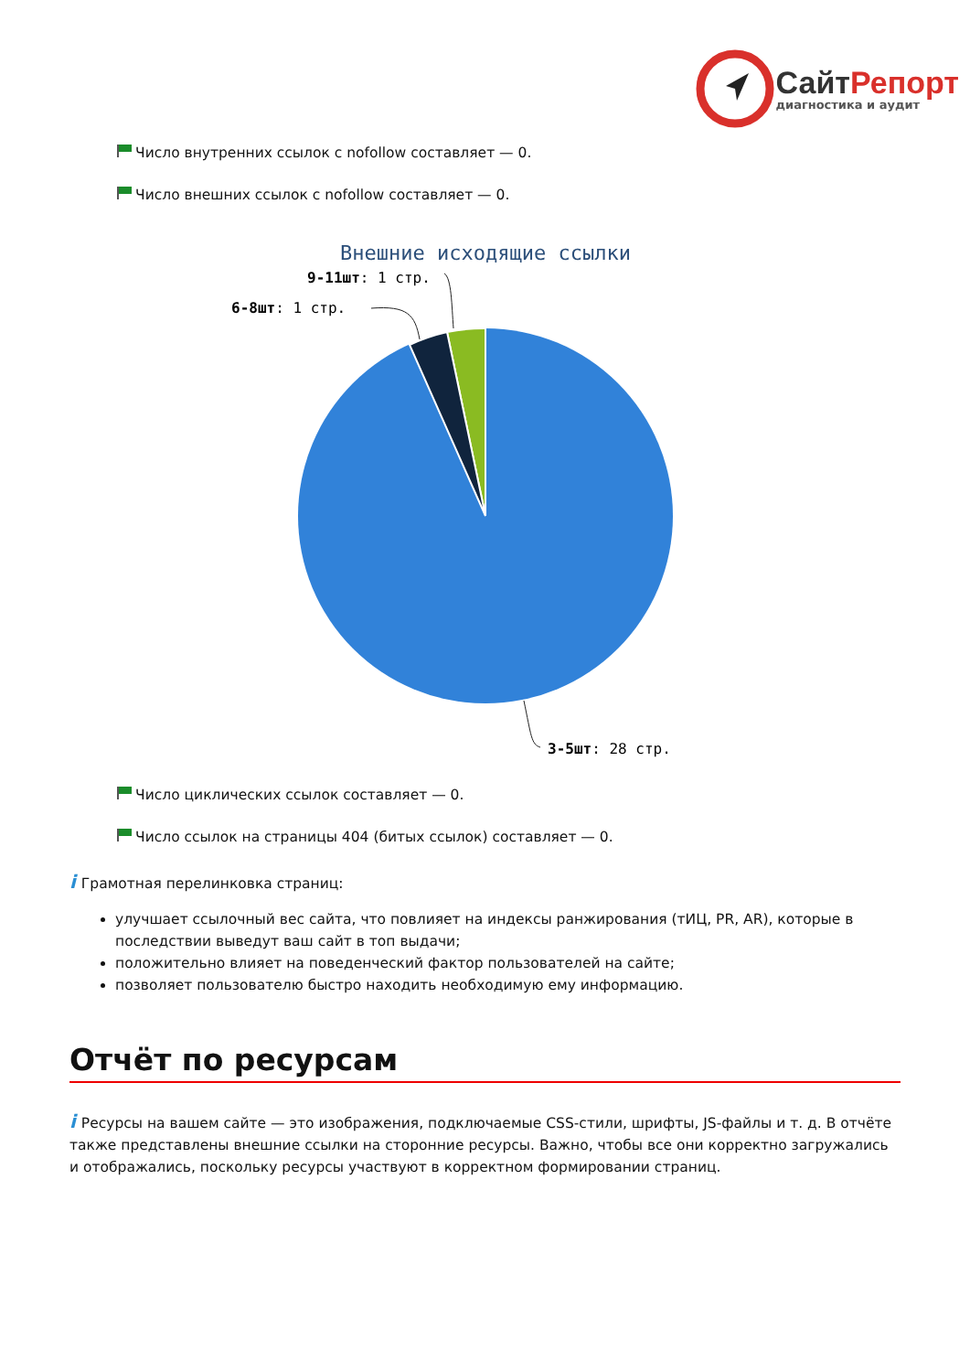СайтРепорт
диагностика и аудит
Число внутренних ссылок с nofollow составляет — 0.
Число внешних ссылок с nofollow составляет — 0.
Внешние исходящие ссылки
9-11шт: 1 стр.
6-8шт: 1 стр.
3-5шт: 28 стр.
Число циклических ссылок составляет — 0.
Число ссылок на страницы 404 (битых ссылок) составляет — 0.
i Грамотная перелинковка страниц:
улучшает ссылочный вес сайта, что повлияет на индексы ранжирования (тИЦ, PR, AR), которые в последствии выведут ваш сайт в топ выдачи;
положительно влияет на поведенческий фактор пользователей на сайте;
позволяет пользователю быстро находить необходимую ему информацию.
Отчёт по ресурсам
i Ресурсы на вашем сайте — это изображения, подключаемые CSS-стили, шрифты, JS-файлы и т. д. В отчёте также представлены внешние ссылки на сторонние ресурсы. Важно, чтобы все они корректно загружались и отображались, поскольку ресурсы участвуют в корректном формировании страниц.